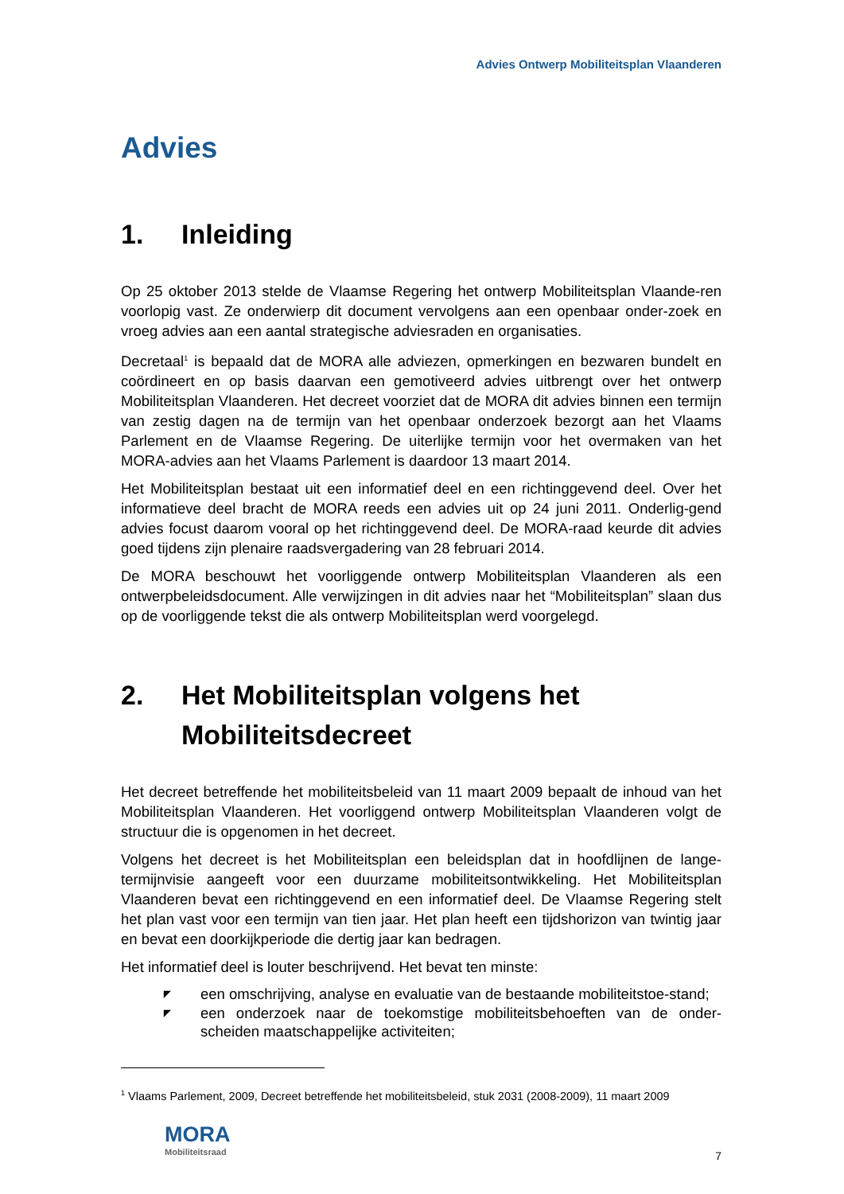Advies Ontwerp Mobiliteitsplan Vlaanderen
Advies
1. Inleiding
Op 25 oktober 2013 stelde de Vlaamse Regering het ontwerp Mobiliteitsplan Vlaande-ren voorlopig vast. Ze onderwierp dit document vervolgens aan een openbaar onder-zoek en vroeg advies aan een aantal strategische adviesraden en organisaties.
Decretaal<sup>1</sup> is bepaald dat de MORA alle adviezen, opmerkingen en bezwaren bundelt en coördineert en op basis daarvan een gemotiveerd advies uitbrengt over het ontwerp Mobiliteitsplan Vlaanderen. Het decreet voorziet dat de MORA dit advies binnen een termijn van zestig dagen na de termijn van het openbaar onderzoek bezorgt aan het Vlaams Parlement en de Vlaamse Regering. De uiterlijke termijn voor het overmaken van het MORA-advies aan het Vlaams Parlement is daardoor 13 maart 2014.
Het Mobiliteitsplan bestaat uit een informatief deel en een richtinggevend deel. Over het informatieve deel bracht de MORA reeds een advies uit op 24 juni 2011. Onderlig-gend advies focust daarom vooral op het richtinggevend deel. De MORA-raad keurde dit advies goed tijdens zijn plenaire raadsvergadering van 28 februari 2014.
De MORA beschouwt het voorliggende ontwerp Mobiliteitsplan Vlaanderen als een ontwerpbeleidsdocument. Alle verwijzingen in dit advies naar het “Mobiliteitsplan” slaan dus op de voorliggende tekst die als ontwerp Mobiliteitsplan werd voorgelegd.
2. Het Mobiliteitsplan volgens het Mobiliteitsdecreet
Het decreet betreffende het mobiliteitsbeleid van 11 maart 2009 bepaalt de inhoud van het Mobiliteitsplan Vlaanderen. Het voorliggend ontwerp Mobiliteitsplan Vlaanderen volgt de structuur die is opgenomen in het decreet.
Volgens het decreet is het Mobiliteitsplan een beleidsplan dat in hoofdlijnen de lange-termijnvisie aangeeft voor een duurzame mobiliteitsontwikkeling. Het Mobiliteitsplan Vlaanderen bevat een richtinggevend en een informatief deel. De Vlaamse Regering stelt het plan vast voor een termijn van tien jaar. Het plan heeft een tijdshorizon van twintig jaar en bevat een doorkijkperiode die dertig jaar kan bedragen.
Het informatief deel is louter beschrijvend. Het bevat ten minste:
◤ een omschrijving, analyse en evaluatie van de bestaande mobiliteitstoe-stand;
◤ een onderzoek naar de toekomstige mobiliteitsbehoeften van de onder-scheiden maatschappelijke activiteiten;
<sup>1</sup> Vlaams Parlement, 2009, Decreet betreffende het mobiliteitsbeleid, stuk 2031 (2008-2009), 11 maart 2009
MORA
Mobiliteitsraad
7